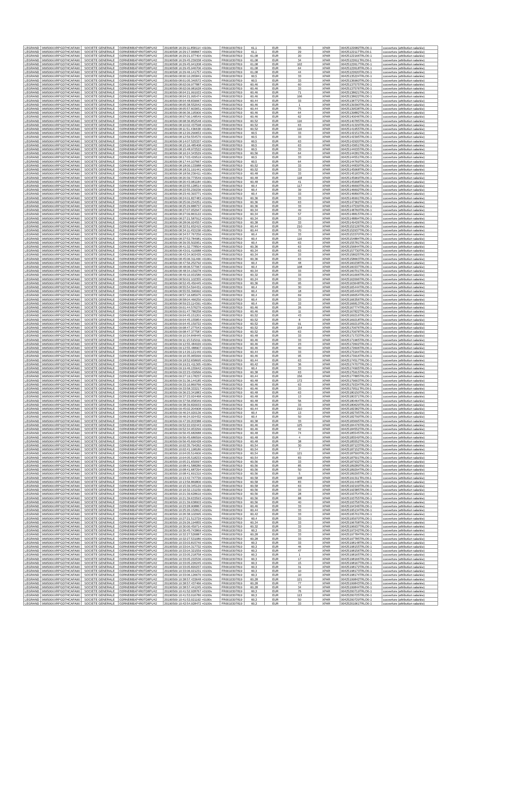| LEGRAND | 969500XXRPGD7HCAFA90 | SOCIETE GENERALE | O2RNE8IBXP4R0TD8PU42 | 20190508 16:29:11.858114 +0100s | FR0010307819 | 61,1 | EUR | 55 | XPAR | 00425122082TRLO0-1 | couverture (attribution salariée) |
| LEGRAND | 969500XXRPGD7HCAFA90 | SOCIETE GENERALE | O2RNE8IBXP4R0TD8PU42 | 20190508 16:29:17.068667 +0100s | FR0010307819 | 61,1 | EUR | 29 | XPAR | 00425122117TRLO0-1 | couverture (attribution salariée) |
| LEGRAND | 969500XXRPGD7HCAFA90 | SOCIETE GENERALE | O2RNE8IBXP4R0TD8PU42 | 20190508 16:29:21.077404 +0100s | FR0010307819 | 61,08 | EUR | 20 | XPAR | 00425122166TRLO0-1 | couverture (attribution salariée) |
| LEGRAND | 969500XXRPGD7HCAFA90 | SOCIETE GENERALE | O2RNE8IBXP4R0TD8PU42 | 20190508 16:29:45.239338 +0100s | FR0010307819 | 61,08 | EUR | 34 | XPAR | 00425122611TRLO0-1 | couverture (attribution salariée) |
| LEGRAND | 969500XXRPGD7HCAFA90 | SOCIETE GENERALE | O2RNE8IBXP4R0TD8PU42 | 20190508 16:29:45.941208 +0100s | FR0010307819 | 61,08 | EUR | 102 | XPAR | 00425122617TRLO0-1 | couverture (attribution salariée) |
| LEGRAND | 969500XXRPGD7HCAFA90 | SOCIETE GENERALE | O2RNE8IBXP4R0TD8PU42 | 20190508 16:29:45.946706 +0100s | FR0010307819 | 61,08 | EUR | 64 | XPAR | 00425122618TRLO0-1 | couverture (attribution salariée) |
| LEGRAND | 969500XXRPGD7HCAFA90 | SOCIETE GENERALE | O2RNE8IBXP4R0TD8PU42 | 20190508 16:29:46.141757 +0100s | FR0010307819 | 61,08 | EUR | 44 | XPAR | 00425122620TRLO0-1 | couverture (attribution salariée) |
| LEGRAND | 969500XXRPGD7HCAFA90 | SOCIETE GENERALE | O2RNE8IBXP4R0TD8PU42 | 20190509 08:00:10.265841 +0100s | FR0010307819 | 60,5 | EUR | 33 | XPAR | 00425135224TRLO0-1 | couverture (attribution salariée) |
| LEGRAND | 969500XXRPGD7HCAFA90 | SOCIETE GENERALE | O2RNE8IBXP4R0TD8PU42 | 20190509 08:01:05.340572 +0100s | FR0010307819 | 60,5 | EUR | 33 | XPAR | 00425136960TRLO0-1 | couverture (attribution salariée) |
| LEGRAND | 969500XXRPGD7HCAFA90 | SOCIETE GENERALE | O2RNE8IBXP4R0TD8PU42 | 20190509 08:02:09.977887 +0100s | FR0010307819 | 60,46 | EUR | 60 | XPAR | 00425137575TRLO0-1 | couverture (attribution salariée) |
| LEGRAND | 969500XXRPGD7HCAFA90 | SOCIETE GENERALE | O2RNE8IBXP4R0TD8PU42 | 20190509 08:02:09.981628 +0100s | FR0010307819 | 60,46 | EUR | 33 | XPAR | 00425137576TRLO0-1 | couverture (attribution salariée) |
| LEGRAND | 969500XXRPGD7HCAFA90 | SOCIETE GENERALE | O2RNE8IBXP4R0TD8PU42 | 20190509 08:04:21.991933 +0100s | FR0010307819 | 60,46 | EUR | 71 | XPAR | 00425138621TRLO0-1 | couverture (attribution salariée) |
| LEGRAND | 969500XXRPGD7HCAFA90 | SOCIETE GENERALE | O2RNE8IBXP4R0TD8PU42 | 20190509 08:04:21.995474 +0100s | FR0010307819 | 60,46 | EUR | 106 | XPAR | 00425138622TRLO0-1 | couverture (attribution salariée) |
| LEGRAND | 969500XXRPGD7HCAFA90 | SOCIETE GENERALE | O2RNE8IBXP4R0TD8PU42 | 20190509 08:04:48.839067 +0100s | FR0010307819 | 60,44 | EUR | 33 | XPAR | 00425138772TRLO0-1 | couverture (attribution salariée) |
| LEGRAND | 969500XXRPGD7HCAFA90 | SOCIETE GENERALE | O2RNE8IBXP4R0TD8PU42 | 20190509 08:05:38.552042 +0100s | FR0010307819 | 60,46 | EUR | 1 | XPAR | 00425139390TRLO0-1 | couverture (attribution salariée) |
| LEGRAND | 969500XXRPGD7HCAFA90 | SOCIETE GENERALE | O2RNE8IBXP4R0TD8PU42 | 20190509 08:05:57.603651 +0100s | FR0010307819 | 60,44 | EUR | 75 | XPAR | 00425139538TRLO0-1 | couverture (attribution salariée) |
| LEGRAND | 969500XXRPGD7HCAFA90 | SOCIETE GENERALE | O2RNE8IBXP4R0TD8PU42 | 20190509 08:06:36.195900 +0100s | FR0010307819 | 60,46 | EUR | 64 | XPAR | 00425139882TRLO0-1 | couverture (attribution salariée) |
| LEGRAND | 969500XXRPGD7HCAFA90 | SOCIETE GENERALE | O2RNE8IBXP4R0TD8PU42 | 20190509 08:07:00.148549 +0100s | FR0010307819 | 60,46 | EUR | 62 | XPAR | 00425140046TRLO0-1 | couverture (attribution salariée) |
| LEGRAND | 969500XXRPGD7HCAFA90 | SOCIETE GENERALE | O2RNE8IBXP4R0TD8PU42 | 20190509 08:08:36.852548 +0100s | FR0010307819 | 60,52 | EUR | 116 | XPAR | 00425140785TRLO0-1 | couverture (attribution salariée) |
| LEGRAND | 969500XXRPGD7HCAFA90 | SOCIETE GENERALE | O2RNE8IBXP4R0TD8PU42 | 20190509 08:10:02.437598 +0100s | FR0010307819 | 60,52 | EUR | 63 | XPAR | 00425141329TRLO0-1 | couverture (attribution salariée) |
| LEGRAND | 969500XXRPGD7HCAFA90 | SOCIETE GENERALE | O2RNE8IBXP4R0TD8PU42 | 20190509 08:11:51.436638 +0100s | FR0010307819 | 60,52 | EUR | 116 | XPAR | 00425141955TRLO0-1 | couverture (attribution salariée) |
| LEGRAND | 969500XXRPGD7HCAFA90 | SOCIETE GENERALE | O2RNE8IBXP4R0TD8PU42 | 20190509 08:12:20.290653 +0100s | FR0010307819 | 60,5 | EUR | 33 | XPAR | 00425142151TRLO0-1 | couverture (attribution salariée) |
| LEGRAND | 969500XXRPGD7HCAFA90 | SOCIETE GENERALE | O2RNE8IBXP4R0TD8PU42 | 20190509 08:12:59.554570 +0100s | FR0010307819 | 60,5 | EUR | 33 | XPAR | 00425142395TRLO0-1 | couverture (attribution salariée) |
| LEGRAND | 969500XXRPGD7HCAFA90 | SOCIETE GENERALE | O2RNE8IBXP4R0TD8PU42 | 20190509 08:14:07.525337 +0100s | FR0010307819 | 60,5 | EUR | 63 | XPAR | 00425142920TRLO0-1 | couverture (attribution salariée) |
| LEGRAND | 969500XXRPGD7HCAFA90 | SOCIETE GENERALE | O2RNE8IBXP4R0TD8PU42 | 20190509 08:15:16.485408 +0100s | FR0010307819 | 60,5 | EUR | 63 | XPAR | 00425143651TRLO0-1 | couverture (attribution salariée) |
| LEGRAND | 969500XXRPGD7HCAFA90 | SOCIETE GENERALE | O2RNE8IBXP4R0TD8PU42 | 20190509 08:15:48.972522 +0100s | FR0010307819 | 60,5 | EUR | 33 | XPAR | 00425144035TRLO0-1 | couverture (attribution salariée) |
| LEGRAND | 969500XXRPGD7HCAFA90 | SOCIETE GENERALE | O2RNE8IBXP4R0TD8PU42 | 20190509 08:16:24.343529 +0100s | FR0010307819 | 60,56 | EUR | 64 | XPAR | 00425144281TRLO0-1 | couverture (attribution salariée) |
| LEGRAND | 969500XXRPGD7HCAFA90 | SOCIETE GENERALE | O2RNE8IBXP4R0TD8PU42 | 20190509 08:17:03.429519 +0100s | FR0010307819 | 60,5 | EUR | 33 | XPAR | 00425144551TRLO0-1 | couverture (attribution salariée) |
| LEGRAND | 969500XXRPGD7HCAFA90 | SOCIETE GENERALE | O2RNE8IBXP4R0TD8PU42 | 20190509 08:17:44.107667 +0100s | FR0010307819 | 60,5 | EUR | 64 | XPAR | 00425144769TRLO0-1 | couverture (attribution salariée) |
| LEGRAND | 969500XXRPGD7HCAFA90 | SOCIETE GENERALE | O2RNE8IBXP4R0TD8PU42 | 20190509 08:18:00.133988 +0100s | FR0010307819 | 60,52 | EUR | 33 | XPAR | 00425144839TRLO0-1 | couverture (attribution salariée) |
| LEGRAND | 969500XXRPGD7HCAFA90 | SOCIETE GENERALE | O2RNE8IBXP4R0TD8PU42 | 20190509 08:18:31.191441 +0100s | FR0010307819 | 60,52 | EUR | 33 | XPAR | 00425145068TRLO0-1 | couverture (attribution salariée) |
| LEGRAND | 969500XXRPGD7HCAFA90 | SOCIETE GENERALE | O2RNE8IBXP4R0TD8PU42 | 20190509 08:18:56.236411 +0100s | FR0010307819 | 60,48 | EUR | 33 | XPAR | 00425145183TRLO0-1 | couverture (attribution salariée) |
| LEGRAND | 969500XXRPGD7HCAFA90 | SOCIETE GENERALE | O2RNE8IBXP4R0TD8PU42 | 20190509 08:20:39.773549 +0100s | FR0010307819 | 60,48 | EUR | 118 | XPAR | 00425145969TRLO0-1 | couverture (attribution salariée) |
| LEGRAND | 969500XXRPGD7HCAFA90 | SOCIETE GENERALE | O2RNE8IBXP4R0TD8PU42 | 20190509 08:20:43.981184 +0100s | FR0010307819 | 60,48 | EUR | 41 | XPAR | 00425145998TRLO0-1 | couverture (attribution salariée) |
| LEGRAND | 969500XXRPGD7HCAFA90 | SOCIETE GENERALE | O2RNE8IBXP4R0TD8PU42 | 20190509 08:22:55.128514 +0100s | FR0010307819 | 60,4 | EUR | 117 | XPAR | 00425146690TRLO0-1 | couverture (attribution salariée) |
| LEGRAND | 969500XXRPGD7HCAFA90 | SOCIETE GENERALE | O2RNE8IBXP4R0TD8PU42 | 20190509 08:22:55.230236 +0100s | FR0010307819 | 60,4 | EUR | 39 | XPAR | 00425146692TRLO0-1 | couverture (attribution salariée) |
| LEGRAND | 969500XXRPGD7HCAFA90 | SOCIETE GENERALE | O2RNE8IBXP4R0TD8PU42 | 20190509 08:23:40.393771 +0100s | FR0010307819 | 60,4 | EUR | 33 | XPAR | 00425146890TRLO0-1 | couverture (attribution salariée) |
| LEGRAND | 969500XXRPGD7HCAFA90 | SOCIETE GENERALE | O2RNE8IBXP4R0TD8PU42 | 20190509 08:24:01.827483 +0100s | FR0010307819 | 60,36 | EUR | 33 | XPAR | 00425146991TRLO0-1 | couverture (attribution salariée) |
| LEGRAND | 969500XXRPGD7HCAFA90 | SOCIETE GENERALE | O2RNE8IBXP4R0TD8PU42 | 20190509 08:25:00.234251 +0100s | FR0010307819 | 60,36 | EUR | 63 | XPAR | 00425147362TRLO0-1 | couverture (attribution salariée) |
| LEGRAND | 969500XXRPGD7HCAFA90 | SOCIETE GENERALE | O2RNE8IBXP4R0TD8PU42 | 20190509 08:25:29.888737 +0100s | FR0010307819 | 60,36 | EUR | 33 | XPAR | 00425147539TRLO0-1 | couverture (attribution salariée) |
| LEGRAND | 969500XXRPGD7HCAFA90 | SOCIETE GENERALE | O2RNE8IBXP4R0TD8PU42 | 20190509 08:27:07.052947 +0100s | FR0010307819 | 60,34 | EUR | 49 | XPAR | 00425148760TRLO0-1 | couverture (attribution salariée) |
| LEGRAND | 969500XXRPGD7HCAFA90 | SOCIETE GENERALE | O2RNE8IBXP4R0TD8PU42 | 20190509 08:27:09.863122 +0100s | FR0010307819 | 60,34 | EUR | 57 | XPAR | 00425148815TRLO0-1 | couverture (attribution salariée) |
| LEGRAND | 969500XXRPGD7HCAFA90 | SOCIETE GENERALE | O2RNE8IBXP4R0TD8PU42 | 20190509 08:27:21.587912 +0100s | FR0010307819 | 60,34 | EUR | 23 | XPAR | 00425148894TRLO0-1 | couverture (attribution salariée) |
| LEGRAND | 969500XXRPGD7HCAFA90 | SOCIETE GENERALE | O2RNE8IBXP4R0TD8PU42 | 20190509 08:28:06.924557 +0100s | FR0010307819 | 60,38 | EUR | 33 | XPAR | 00425149426TRLO0-1 | couverture (attribution salariée) |
| LEGRAND | 969500XXRPGD7HCAFA90 | SOCIETE GENERALE | O2RNE8IBXP4R0TD8PU42 | 20190509 08:32:51.652415 +0100s | FR0010307819 | 60,44 | EUR | 210 | XPAR | 00425152126TRLO0-1 | couverture (attribution salariée) |
| LEGRAND | 969500XXRPGD7HCAFA90 | SOCIETE GENERALE | O2RNE8IBXP4R0TD8PU42 | 20190509 08:34:11.453158 +0100s | FR0010307819 | 60,44 | EUR | 70 | XPAR | 00425152937TRLO0-1 | couverture (attribution salariée) |
| LEGRAND | 969500XXRPGD7HCAFA90 | SOCIETE GENERALE | O2RNE8IBXP4R0TD8PU42 | 20190509 08:34:57.767250 +0100s | FR0010307819 | 60,4 | EUR | 33 | XPAR | 00425153370TRLO0-1 | couverture (attribution salariée) |
| LEGRAND | 969500XXRPGD7HCAFA90 | SOCIETE GENERALE | O2RNE8IBXP4R0TD8PU42 | 20190509 08:37:53.784981 +0100s | FR0010307819 | 60,4 | EUR | 116 | XPAR | 00425154884TRLO0-1 | couverture (attribution salariée) |
| LEGRAND | 969500XXRPGD7HCAFA90 | SOCIETE GENERALE | O2RNE8IBXP4R0TD8PU42 | 20190509 08:39:35.502951 +0100s | FR0010307819 | 60,4 | EUR | 63 | XPAR | 00425155781TRLO0-1 | couverture (attribution salariée) |
| LEGRAND | 969500XXRPGD7HCAFA90 | SOCIETE GENERALE | O2RNE8IBXP4R0TD8PU42 | 20190509 08:41:32.778504 +0100s | FR0010307819 | 60,36 | EUR | 63 | XPAR | 00425156844TRLO0-1 | couverture (attribution salariée) |
| LEGRAND | 969500XXRPGD7HCAFA90 | SOCIETE GENERALE | O2RNE8IBXP4R0TD8PU42 | 20190509 08:43:01.410088 +0100s | FR0010307819 | 60,34 | EUR | 63 | XPAR | 00425157730TRLO0-1 | couverture (attribution salariée) |
| LEGRAND | 969500XXRPGD7HCAFA90 | SOCIETE GENERALE | O2RNE8IBXP4R0TD8PU42 | 20190509 08:43:34.903435 +0100s | FR0010307819 | 60,34 | EUR | 33 | XPAR | 00425158025TRLO0-1 | couverture (attribution salariée) |
| LEGRAND | 969500XXRPGD7HCAFA90 | SOCIETE GENERALE | O2RNE8IBXP4R0TD8PU42 | 20190509 08:45:06.311466 +0100s | FR0010307819 | 60,36 | EUR | 63 | XPAR | 00425158663TRLO0-1 | couverture (attribution salariée) |
| LEGRAND | 969500XXRPGD7HCAFA90 | SOCIETE GENERALE | O2RNE8IBXP4R0TD8PU42 | 20190509 08:47:56.252792 +0100s | FR0010307819 | 60,4 | EUR | 48 | XPAR | 00425160238TRLO0-1 | couverture (attribution salariée) |
| LEGRAND | 969500XXRPGD7HCAFA90 | SOCIETE GENERALE | O2RNE8IBXP4R0TD8PU42 | 20190509 08:48:06.577067 +0100s | FR0010307819 | 60,4 | EUR | 108 | XPAR | 00425160337TRLO0-1 | couverture (attribution salariée) |
| LEGRAND | 969500XXRPGD7HCAFA90 | SOCIETE GENERALE | O2RNE8IBXP4R0TD8PU42 | 20190509 08:48:34.159278 +0100s | FR0010307819 | 60,34 | EUR | 33 | XPAR | 00425160701TRLO0-1 | couverture (attribution salariée) |
| LEGRAND | 969500XXRPGD7HCAFA90 | SOCIETE GENERALE | O2RNE8IBXP4R0TD8PU42 | 20190509 08:49:10.931580 +0100s | FR0010307819 | 60,32 | EUR | 33 | XPAR | 00425161006TRLO0-1 | couverture (attribution salariée) |
| LEGRAND | 969500XXRPGD7HCAFA90 | SOCIETE GENERALE | O2RNE8IBXP4R0TD8PU42 | 20190509 08:50:01.102355 +0100s | FR0010307819 | 60,24 | EUR | 33 | XPAR | 00425162096TRLO0-1 | couverture (attribution salariée) |
| LEGRAND | 969500XXRPGD7HCAFA90 | SOCIETE GENERALE | O2RNE8IBXP4R0TD8PU42 | 20190509 08:52:45.450445 +0100s | FR0010307819 | 60,36 | EUR | 95 | XPAR | 00425163648TRLO0-1 | couverture (attribution salariée) |
| LEGRAND | 969500XXRPGD7HCAFA90 | SOCIETE GENERALE | O2RNE8IBXP4R0TD8PU42 | 20190509 08:55:54.594431 +0100s | FR0010307819 | 60,4 | EUR | 30 | XPAR | 00425165444TRLO0-1 | couverture (attribution salariée) |
| LEGRAND | 969500XXRPGD7HCAFA90 | SOCIETE GENERALE | O2RNE8IBXP4R0TD8PU42 | 20190509 08:55:55.396992 +0100s | FR0010307819 | 60,4 | EUR | 18 | XPAR | 00425165449TRLO0-1 | couverture (attribution salariée) |
| LEGRAND | 969500XXRPGD7HCAFA90 | SOCIETE GENERALE | O2RNE8IBXP4R0TD8PU42 | 20190509 08:57:16.685975 +0100s | FR0010307819 | 60,4 | EUR | 69 | XPAR | 00425166054TRLO0-1 | couverture (attribution salariée) |
| LEGRAND | 969500XXRPGD7HCAFA90 | SOCIETE GENERALE | O2RNE8IBXP4R0TD8PU42 | 20190509 08:58:04.466250 +0100s | FR0010307819 | 60,4 | EUR | 33 | XPAR | 00425166356TRLO0-1 | couverture (attribution salariée) |
| LEGRAND | 969500XXRPGD7HCAFA90 | SOCIETE GENERALE | O2RNE8IBXP4R0TD8PU42 | 20190509 08:59:23.114391 +0100s | FR0010307819 | 60,4 | EUR | 33 | XPAR | 00425166813TRLO0-1 | couverture (attribution salariée) |
| LEGRAND | 969500XXRPGD7HCAFA90 | SOCIETE GENERALE | O2RNE8IBXP4R0TD8PU42 | 20190509 09:01:44.576270 +0100s | FR0010307819 | 60,46 | EUR | 26 | XPAR | 00425167774TRLO0-1 | couverture (attribution salariée) |
| LEGRAND | 969500XXRPGD7HCAFA90 | SOCIETE GENERALE | O2RNE8IBXP4R0TD8PU42 | 20190509 09:01:47.786258 +0100s | FR0010307819 | 60,46 | EUR | 11 | XPAR | 00425167822TRLO0-1 | couverture (attribution salariée) |
| LEGRAND | 969500XXRPGD7HCAFA90 | SOCIETE GENERALE | O2RNE8IBXP4R0TD8PU42 | 20190509 09:04:45.151201 +0100s | FR0010307819 | 60,52 | EUR | 43 | XPAR | 00425169216TRLO0-1 | couverture (attribution salariée) |
| LEGRAND | 969500XXRPGD7HCAFA90 | SOCIETE GENERALE | O2RNE8IBXP4R0TD8PU42 | 20190509 09:04:45.155854 +0100s | FR0010307819 | 60,52 | EUR | 8 | XPAR | 00425169218TRLO0-1 | couverture (attribution salariée) |
| LEGRAND | 969500XXRPGD7HCAFA90 | SOCIETE GENERALE | O2RNE8IBXP4R0TD8PU42 | 20190509 09:04:45.159722 +0100s | FR0010307819 | 60,52 | EUR | 91 | XPAR | 00425169219TRLO0-1 | couverture (attribution salariée) |
| LEGRAND | 969500XXRPGD7HCAFA90 | SOCIETE GENERALE | O2RNE8IBXP4R0TD8PU42 | 20190509 09:08:47.277043 +0100s | FR0010307819 | 60,52 | EUR | 154 | XPAR | 00425170976TRLO0-1 | couverture (attribution salariée) |
| LEGRAND | 969500XXRPGD7HCAFA90 | SOCIETE GENERALE | O2RNE8IBXP4R0TD8PU42 | 20190509 09:08:47.377587 +0100s | FR0010307819 | 60,52 | EUR | 63 | XPAR | 00425170978TRLO0-1 | couverture (attribution salariée) |
| LEGRAND | 969500XXRPGD7HCAFA90 | SOCIETE GENERALE | O2RNE8IBXP4R0TD8PU42 | 20190509 09:10:34.848445 +0100s | FR0010307819 | 60,48 | EUR | 33 | XPAR | 00425171733TRLO0-1 | couverture (attribution salariée) |
| LEGRAND | 969500XXRPGD7HCAFA90 | SOCIETE GENERALE | O2RNE8IBXP4R0TD8PU42 | 20190509 09:11:15.515011 +0100s | FR0010307819 | 60,46 | EUR | 33 | XPAR | 00425171965TRLO0-1 | couverture (attribution salariée) |
| LEGRAND | 969500XXRPGD7HCAFA90 | SOCIETE GENERALE | O2RNE8IBXP4R0TD8PU42 | 20190509 09:12:55.484020 +0100s | FR0010307819 | 60,46 | EUR | 23 | XPAR | 00425172602TRLO0-1 | couverture (attribution salariée) |
| LEGRAND | 969500XXRPGD7HCAFA90 | SOCIETE GENERALE | O2RNE8IBXP4R0TD8PU42 | 20190509 09:12:55.488907 +0100s | FR0010307819 | 60,46 | EUR | 40 | XPAR | 00425172606TRLO0-1 | couverture (attribution salariée) |
| LEGRAND | 969500XXRPGD7HCAFA90 | SOCIETE GENERALE | O2RNE8IBXP4R0TD8PU42 | 20190509 09:14:20.121440 +0100s | FR0010307819 | 60,44 | EUR | 33 | XPAR | 00425173164TRLO0-1 | couverture (attribution salariée) |
| LEGRAND | 969500XXRPGD7HCAFA90 | SOCIETE GENERALE | O2RNE8IBXP4R0TD8PU42 | 20190509 09:16:35.965099 +0100s | FR0010307819 | 60,46 | EUR | 95 | XPAR | 00425173916TRLO0-1 | couverture (attribution salariée) |
| LEGRAND | 969500XXRPGD7HCAFA90 | SOCIETE GENERALE | O2RNE8IBXP4R0TD8PU42 | 20190509 09:18:52.658695 +0100s | FR0010307819 | 60,44 | EUR | 63 | XPAR | 00425174517TRLO0-1 | couverture (attribution salariée) |
| LEGRAND | 969500XXRPGD7HCAFA90 | SOCIETE GENERALE | O2RNE8IBXP4R0TD8PU42 | 20190509 09:19:21.411305 +0100s | FR0010307819 | 60,42 | EUR | 36 | XPAR | 00425174707TRLO0-1 | couverture (attribution salariée) |
| LEGRAND | 969500XXRPGD7HCAFA90 | SOCIETE GENERALE | O2RNE8IBXP4R0TD8PU42 | 20190509 09:19:46.155642 +0100s | FR0010307819 | 60,4 | EUR | 33 | XPAR | 00425174905TRLO0-1 | couverture (attribution salariée) |
| LEGRAND | 969500XXRPGD7HCAFA90 | SOCIETE GENERALE | O2RNE8IBXP4R0TD8PU42 | 20190509 09:22:23.439566 +0100s | FR0010307819 | 60,38 | EUR | 63 | XPAR | 00425175915TRLO0-1 | couverture (attribution salariée) |
| LEGRAND | 969500XXRPGD7HCAFA90 | SOCIETE GENERALE | O2RNE8IBXP4R0TD8PU42 | 20190509 09:27:19.178237 +0100s | FR0010307819 | 60,44 | EUR | 156 | XPAR | 00425177885TRLO0-1 | couverture (attribution salariée) |
| LEGRAND | 969500XXRPGD7HCAFA90 | SOCIETE GENERALE | O2RNE8IBXP4R0TD8PU42 | 20190509 09:31:36.144185 +0100s | FR0010307819 | 60,48 | EUR | 172 | XPAR | 00425179003TRLO0-1 | couverture (attribution salariée) |
| LEGRAND | 969500XXRPGD7HCAFA90 | SOCIETE GENERALE | O2RNE8IBXP4R0TD8PU42 | 20190509 09:33:10.869766 +0100s | FR0010307819 | 60,46 | EUR | 63 | XPAR | 00425179334TRLO0-1 | couverture (attribution salariée) |
| LEGRAND | 969500XXRPGD7HCAFA90 | SOCIETE GENERALE | O2RNE8IBXP4R0TD8PU42 | 20190509 09:33:58.333217 +0100s | FR0010307819 | 60,46 | EUR | 33 | XPAR | 00425179511TRLO0-1 | couverture (attribution salariée) |
| LEGRAND | 969500XXRPGD7HCAFA90 | SOCIETE GENERALE | O2RNE8IBXP4R0TD8PU42 | 20190509 09:36:23.341883 +0100s | FR0010307819 | 60,48 | EUR | 63 | XPAR | 00425180150TRLO0-1 | couverture (attribution salariée) |
| LEGRAND | 969500XXRPGD7HCAFA90 | SOCIETE GENERALE | O2RNE8IBXP4R0TD8PU42 | 20190509 09:37:23.924468 +0100s | FR0010307819 | 60,48 | EUR | 13 | XPAR | 00425180371TRLO0-1 | couverture (attribution salariée) |
| LEGRAND | 969500XXRPGD7HCAFA90 | SOCIETE GENERALE | O2RNE8IBXP4R0TD8PU42 | 20190509 09:37:56.058349 +0100s | FR0010307819 | 60,48 | EUR | 56 | XPAR | 00425180464TRLO0-1 | couverture (attribution salariée) |
| LEGRAND | 969500XXRPGD7HCAFA90 | SOCIETE GENERALE | O2RNE8IBXP4R0TD8PU42 | 20190509 09:38:39.820033 +0100s | FR0010307819 | 60,46 | EUR | 33 | XPAR | 00425180629TRLO0-1 | couverture (attribution salariée) |
| LEGRAND | 969500XXRPGD7HCAFA90 | SOCIETE GENERALE | O2RNE8IBXP4R0TD8PU42 | 20190509 09:45:02.204908 +0100s | FR0010307819 | 60,44 | EUR | 210 | XPAR | 00425182382TRLO0-1 | couverture (attribution salariée) |
| LEGRAND | 969500XXRPGD7HCAFA90 | SOCIETE GENERALE | O2RNE8IBXP4R0TD8PU42 | 20190509 09:46:24.920136 +0100s | FR0010307819 | 60,4 | EUR | 13 | XPAR | 00425182795TRLO0-1 | couverture (attribution salariée) |
| LEGRAND | 969500XXRPGD7HCAFA90 | SOCIETE GENERALE | O2RNE8IBXP4R0TD8PU42 | 20190509 09:46:24.924432 +0100s | FR0010307819 | 60,4 | EUR | 50 | XPAR | 00425182799TRLO0-1 | couverture (attribution salariée) |
| LEGRAND | 969500XXRPGD7HCAFA90 | SOCIETE GENERALE | O2RNE8IBXP4R0TD8PU42 | 20190509 09:47:20.203388 +0100s | FR0010307819 | 60,38 | EUR | 33 | XPAR | 00425183095TRLO0-1 | couverture (attribution salariée) |
| LEGRAND | 969500XXRPGD7HCAFA90 | SOCIETE GENERALE | O2RNE8IBXP4R0TD8PU42 | 20190509 09:52:22.032443 +0100s | FR0010307819 | 60,46 | EUR | 125 | XPAR | 00425184476TRLO0-1 | couverture (attribution salariée) |
| LEGRAND | 969500XXRPGD7HCAFA90 | SOCIETE GENERALE | O2RNE8IBXP4R0TD8PU42 | 20190509 09:52:34.953299 +0100s | FR0010307819 | 60,46 | EUR | 42 | XPAR | 00425184552TRLO0-1 | couverture (attribution salariée) |
| LEGRAND | 969500XXRPGD7HCAFA90 | SOCIETE GENERALE | O2RNE8IBXP4R0TD8PU42 | 20190509 09:56:45.682688 +0100s | FR0010307819 | 60,48 | EUR | 74 | XPAR | 00425185545TRLO0-1 | couverture (attribution salariée) |
| LEGRAND | 969500XXRPGD7HCAFA90 | SOCIETE GENERALE | O2RNE8IBXP4R0TD8PU42 | 20190509 09:56:45.686599 +0100s | FR0010307819 | 60,48 | EUR | 4 | XPAR | 00425185549TRLO0-1 | couverture (attribution salariée) |
| LEGRAND | 969500XXRPGD7HCAFA90 | SOCIETE GENERALE | O2RNE8IBXP4R0TD8PU42 | 20190509 09:56:45.690428 +0100s | FR0010307819 | 60,48 | EUR | 38 | XPAR | 00425185552TRLO0-1 | couverture (attribution salariée) |
| LEGRAND | 969500XXRPGD7HCAFA90 | SOCIETE GENERALE | O2RNE8IBXP4R0TD8PU42 | 20190509 10:02:35.794262 +0100s | FR0010307819 | 60,54 | EUR | 30 | XPAR | 00425187123TRLO0-1 | couverture (attribution salariée) |
| LEGRAND | 969500XXRPGD7HCAFA90 | SOCIETE GENERALE | O2RNE8IBXP4R0TD8PU42 | 20190509 10:02:41.198180 +0100s | FR0010307819 | 60,54 | EUR | 7 | XPAR | 00425187152TRLO0-1 | couverture (attribution salariée) |
| LEGRAND | 969500XXRPGD7HCAFA90 | SOCIETE GENERALE | O2RNE8IBXP4R0TD8PU42 | 20190509 10:04:05.514600 +0100s | FR0010307819 | 60,54 | EUR | 121 | XPAR | 00425187500TRLO0-1 | couverture (attribution salariée) |
| LEGRAND | 969500XXRPGD7HCAFA90 | SOCIETE GENERALE | O2RNE8IBXP4R0TD8PU42 | 20190509 10:04:05.518233 +0100s | FR0010307819 | 60,54 | EUR | 83 | XPAR | 00425187501TRLO0-1 | couverture (attribution salariée) |
| LEGRAND | 969500XXRPGD7HCAFA90 | SOCIETE GENERALE | O2RNE8IBXP4R0TD8PU42 | 20190509 10:05:21.650097 +0100s | FR0010307819 | 60,56 | EUR | 33 | XPAR | 00425187932TRLO0-1 | couverture (attribution salariée) |
| LEGRAND | 969500XXRPGD7HCAFA90 | SOCIETE GENERALE | O2RNE8IBXP4R0TD8PU42 | 20190509 10:08:41.588280 +0100s | FR0010307819 | 60,56 | EUR | 85 | XPAR | 00425189289TRLO0-1 | couverture (attribution salariée) |
| LEGRAND | 969500XXRPGD7HCAFA90 | SOCIETE GENERALE | O2RNE8IBXP4R0TD8PU42 | 20190509 10:08:41.687294 +0100s | FR0010307819 | 60,56 | EUR | 50 | XPAR | 00425189294TRLO0-1 | couverture (attribution salariée) |
| LEGRAND | 969500XXRPGD7HCAFA90 | SOCIETE GENERALE | O2RNE8IBXP4R0TD8PU42 | 20190509 10:08:41.691310 +0100s | FR0010307819 | 60,56 | EUR | 5 | XPAR | 00425189295TRLO0-1 | couverture (attribution salariée) |
| LEGRAND | 969500XXRPGD7HCAFA90 | SOCIETE GENERALE | O2RNE8IBXP4R0TD8PU42 | 20190509 10:13:42.747720 +0100s | FR0010307819 | 60,58 | EUR | 108 | XPAR | 00425191311TRLO0-1 | couverture (attribution salariée) |
| LEGRAND | 969500XXRPGD7HCAFA90 | SOCIETE GENERALE | O2RNE8IBXP4R0TD8PU42 | 20190509 10:13:56.869800 +0100s | FR0010307819 | 60,58 | EUR | 83 | XPAR | 00425191448TRLO0-1 | couverture (attribution salariée) |
| LEGRAND | 969500XXRPGD7HCAFA90 | SOCIETE GENERALE | O2RNE8IBXP4R0TD8PU42 | 20190509 10:15:39.345129 +0100s | FR0010307819 | 60,58 | EUR | 63 | XPAR | 00425192109TRLO0-1 | couverture (attribution salariée) |
| LEGRAND | 969500XXRPGD7HCAFA90 | SOCIETE GENERALE | O2RNE8IBXP4R0TD8PU42 | 20190509 10:16:32.131159 +0100s | FR0010307819 | 60,56 | EUR | 33 | XPAR | 00425192385TRLO0-1 | couverture (attribution salariée) |
| LEGRAND | 969500XXRPGD7HCAFA90 | SOCIETE GENERALE | O2RNE8IBXP4R0TD8PU42 | 20190509 10:21:39.628610 +0100s | FR0010307819 | 60,56 | EUR | 28 | XPAR | 00425193754TRLO0-1 | couverture (attribution salariée) |
| LEGRAND | 969500XXRPGD7HCAFA90 | SOCIETE GENERALE | O2RNE8IBXP4R0TD8PU42 | 20190509 10:21:39.633593 +0100s | FR0010307819 | 60,56 | EUR | 88 | XPAR | 00425193755TRLO0-1 | couverture (attribution salariée) |
| LEGRAND | 969500XXRPGD7HCAFA90 | SOCIETE GENERALE | O2RNE8IBXP4R0TD8PU42 | 20190509 10:21:39.638003 +0100s | FR0010307819 | 60,56 | EUR | 40 | XPAR | 00425193756TRLO0-1 | couverture (attribution salariée) |
| LEGRAND | 969500XXRPGD7HCAFA90 | SOCIETE GENERALE | O2RNE8IBXP4R0TD8PU42 | 20190509 10:23:28.908867 +0100s | FR0010307819 | 60,46 | EUR | 33 | XPAR | 00425194346TRLO0-1 | couverture (attribution salariée) |
| LEGRAND | 969500XXRPGD7HCAFA90 | SOCIETE GENERALE | O2RNE8IBXP4R0TD8PU42 | 20190509 10:25:20.152812 +0100s | FR0010307819 | 60,44 | EUR | 33 | XPAR | 00425195134TRLO0-1 | couverture (attribution salariée) |
| LEGRAND | 969500XXRPGD7HCAFA90 | SOCIETE GENERALE | O2RNE8IBXP4R0TD8PU42 | 20190509 10:26:38.102995 +0100s | FR0010307819 | 60,42 | EUR | 33 | XPAR | 00425195701TRLO0-1 | couverture (attribution salariée) |
| LEGRAND | 969500XXRPGD7HCAFA90 | SOCIETE GENERALE | O2RNE8IBXP4R0TD8PU42 | 20190509 10:27:21.513729 +0100s | FR0010307819 | 60,4 | EUR | 33 | XPAR | 00425195970TRLO0-1 | couverture (attribution salariée) |
| LEGRAND | 969500XXRPGD7HCAFA90 | SOCIETE GENERALE | O2RNE8IBXP4R0TD8PU42 | 20190509 10:29:26.194855 +0100s | FR0010307819 | 60,34 | EUR | 33 | XPAR | 00425196708TRLO0-1 | couverture (attribution salariée) |
| LEGRAND | 969500XXRPGD7HCAFA90 | SOCIETE GENERALE | O2RNE8IBXP4R0TD8PU42 | 20190509 10:30:00.459714 +0100s | FR0010307819 | 60,32 | EUR | 33 | XPAR | 00425196937TRLO0-1 | couverture (attribution salariée) |
| LEGRAND | 969500XXRPGD7HCAFA90 | SOCIETE GENERALE | O2RNE8IBXP4R0TD8PU42 | 20190509 10:30:45.743869 +0100s | FR0010307819 | 60,3 | EUR | 33 | XPAR | 00425197242TRLO0-1 | couverture (attribution salariée) |
| LEGRAND | 969500XXRPGD7HCAFA90 | SOCIETE GENERALE | O2RNE8IBXP4R0TD8PU42 | 20190509 10:32:27.526887 +0100s | FR0010307819 | 60,28 | EUR | 33 | XPAR | 00425197784TRLO0-1 | couverture (attribution salariée) |
| LEGRAND | 969500XXRPGD7HCAFA90 | SOCIETE GENERALE | O2RNE8IBXP4R0TD8PU42 | 20190509 10:32:27.531080 +0100s | FR0010307819 | 60,28 | EUR | 33 | XPAR | 00425197785TRLO0-1 | couverture (attribution salariée) |
| LEGRAND | 969500XXRPGD7HCAFA90 | SOCIETE GENERALE | O2RNE8IBXP4R0TD8PU42 | 20190509 10:33:03.815740 +0100s | FR0010307819 | 60,3 | EUR | 33 | XPAR | 00425198148TRLO0-1 | couverture (attribution salariée) |
| LEGRAND | 969500XXRPGD7HCAFA90 | SOCIETE GENERALE | O2RNE8IBXP4R0TD8PU42 | 20190509 10:33:04.317732 +0100s | FR0010307819 | 60,3 | EUR | 46 | XPAR | 00425198155TRLO0-1 | couverture (attribution salariée) |
| LEGRAND | 969500XXRPGD7HCAFA90 | SOCIETE GENERALE | O2RNE8IBXP4R0TD8PU42 | 20190509 10:33:04.321559 +0100s | FR0010307819 | 60,3 | EUR | 47 | XPAR | 00425198156TRLO0-1 | couverture (attribution salariée) |
| LEGRAND | 969500XXRPGD7HCAFA90 | SOCIETE GENERALE | O2RNE8IBXP4R0TD8PU42 | 20190509 10:33:05.218758 +0100s | FR0010307819 | 60,3 | EUR | 1 | XPAR | 00425198165TRLO0-1 | couverture (attribution salariée) |
| LEGRAND | 969500XXRPGD7HCAFA90 | SOCIETE GENERALE | O2RNE8IBXP4R0TD8PU42 | 20190509 10:33:05.222536 +0100s | FR0010307819 | 60,3 | EUR | 17 | XPAR | 00425198166TRLO0-1 | couverture (attribution salariée) |
| LEGRAND | 969500XXRPGD7HCAFA90 | SOCIETE GENERALE | O2RNE8IBXP4R0TD8PU42 | 20190509 10:33:05.226245 +0100s | FR0010307819 | 60,3 | EUR | 15 | XPAR | 00425198167TRLO0-1 | couverture (attribution salariée) |
| LEGRAND | 969500XXRPGD7HCAFA90 | SOCIETE GENERALE | O2RNE8IBXP4R0TD8PU42 | 20190509 10:33:05.820237 +0100s | FR0010307819 | 60,3 | EUR | 31 | XPAR | 00425198172TRLO0-1 | couverture (attribution salariée) |
| LEGRAND | 969500XXRPGD7HCAFA90 | SOCIETE GENERALE | O2RNE8IBXP4R0TD8PU42 | 20190509 10:33:06.021231 +0100s | FR0010307819 | 60,3 | EUR | 10 | XPAR | 00425198173TRLO0-1 | couverture (attribution salariée) |
| LEGRAND | 969500XXRPGD7HCAFA90 | SOCIETE GENERALE | O2RNE8IBXP4R0TD8PU42 | 20190509 10:33:06.126670 +0100s | FR0010307819 | 60,3 | EUR | 10 | XPAR | 00425198174TRLO0-1 | couverture (attribution salariée) |
| LEGRAND | 969500XXRPGD7HCAFA90 | SOCIETE GENERALE | O2RNE8IBXP4R0TD8PU42 | 20190509 10:38:57.433648 +0100s | FR0010307819 | 60,28 | EUR | 121 | XPAR | 00425199842TRLO0-1 | couverture (attribution salariée) |
| LEGRAND | 969500XXRPGD7HCAFA90 | SOCIETE GENERALE | O2RNE8IBXP4R0TD8PU42 | 20190509 10:38:57.437466 +0100s | FR0010307819 | 60,28 | EUR | 77 | XPAR | 00425199843TRLO0-1 | couverture (attribution salariée) |
| LEGRAND | 969500XXRPGD7HCAFA90 | SOCIETE GENERALE | O2RNE8IBXP4R0TD8PU42 | 20190509 10:38:57.441245 +0100s | FR0010307819 | 60,28 | EUR | 34 | XPAR | 00425199844TRLO0-1 | couverture (attribution salariée) |
| LEGRAND | 969500XXRPGD7HCAFA90 | SOCIETE GENERALE | O2RNE8IBXP4R0TD8PU42 | 20190509 10:41:52.928767 +0100s | FR0010307819 | 60,3 | EUR | 76 | XPAR | 00425200719TRLO0-1 | couverture (attribution salariée) |
| LEGRAND | 969500XXRPGD7HCAFA90 | SOCIETE GENERALE | O2RNE8IBXP4R0TD8PU42 | 20190509 10:41:53.016780 +0100s | FR0010307819 | 60,3 | EUR | 113 | XPAR | 00425200725TRLO0-1 | couverture (attribution salariée) |
| LEGRAND | 969500XXRPGD7HCAFA90 | SOCIETE GENERALE | O2RNE8IBXP4R0TD8PU42 | 20190509 10:41:53.021192 +0100s | FR0010307819 | 60,3 | EUR | 50 | XPAR | 00425200729TRLO0-1 | couverture (attribution salariée) |
| LEGRAND | 969500XXRPGD7HCAFA90 | SOCIETE GENERALE | O2RNE8IBXP4R0TD8PU42 | 20190509 10:42:54.928472 +0100s | FR0010307819 | 60,3 | EUR | 33 | XPAR | 00425201061TRLO0-1 | couverture (attribution salariée) |